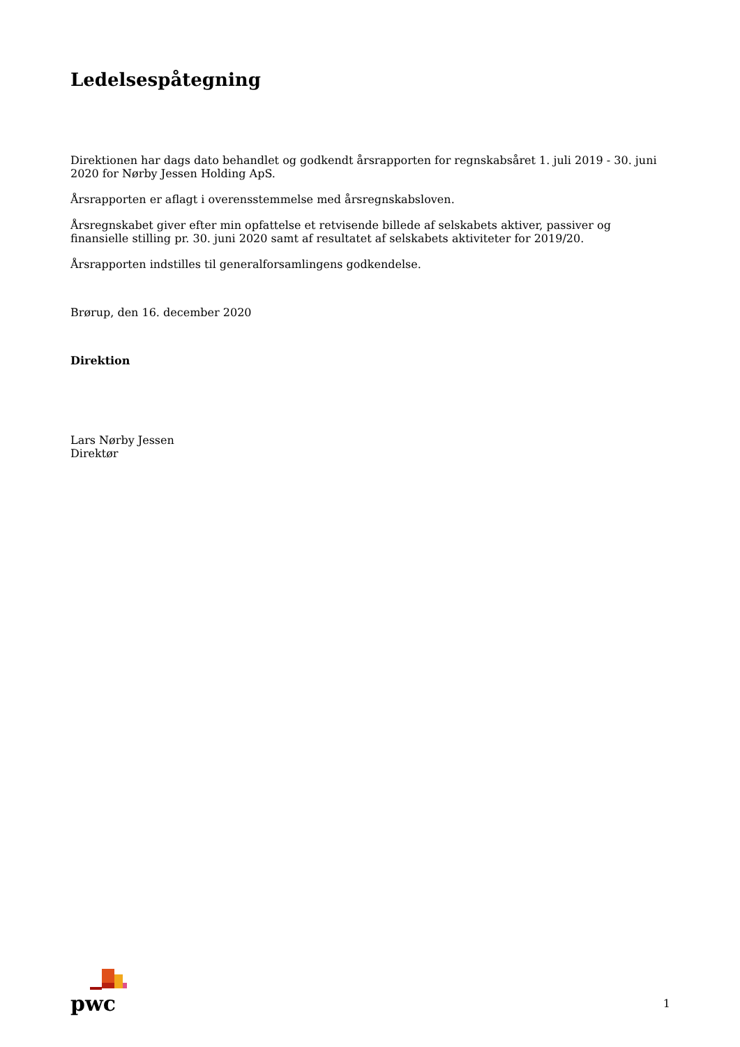Ledelsespåtegning
Direktionen har dags dato behandlet og godkendt årsrapporten for regnskabsåret 1. juli 2019 - 30. juni 2020 for Nørby Jessen Holding ApS.
Årsrapporten er aflagt i overensstemmelse med årsregnskabsloven.
Årsregnskabet giver efter min opfattelse et retvisende billede af selskabets aktiver, passiver og finansielle stilling pr. 30. juni 2020 samt af resultatet af selskabets aktiviteter for 2019/20.
Årsrapporten indstilles til generalforsamlingens godkendelse.
Brørup, den 16. december 2020
Direktion
Lars Nørby Jessen
Direktør
pwc
1